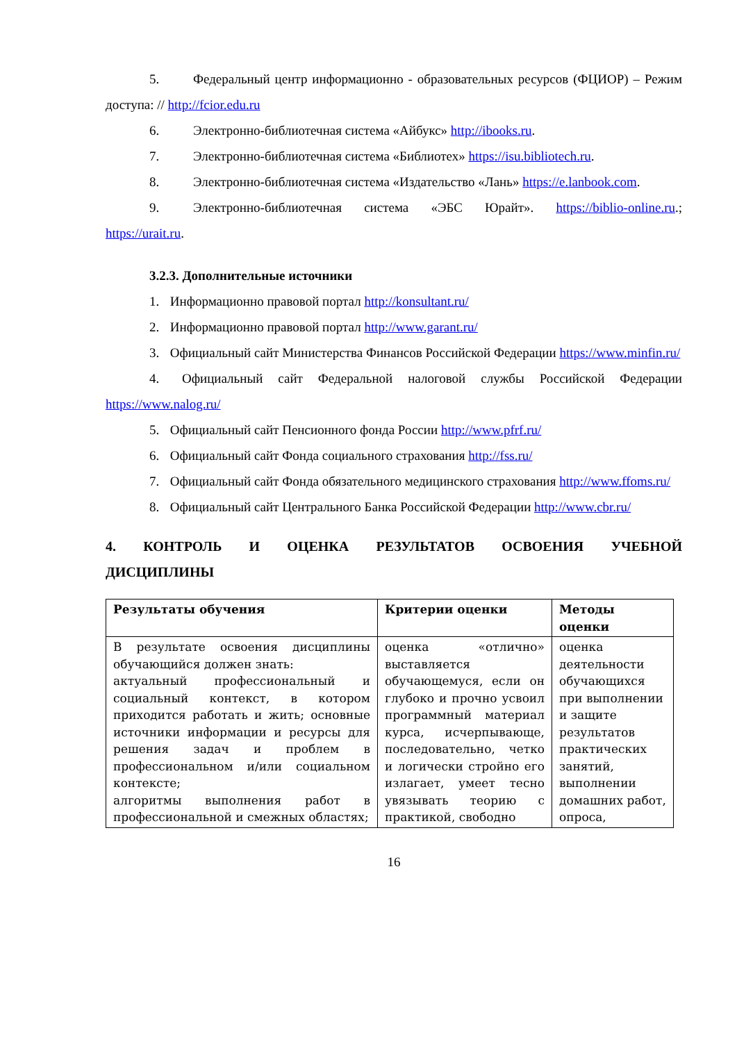5. Федеральный центр информационно - образовательных ресурсов (ФЦИОР) – Режим доступа: // http://fcior.edu.ru
6. Электронно-библиотечная система «Айбукс» http://ibooks.ru.
7. Электронно-библиотечная система «Библиотех» https://isu.bibliotech.ru.
8. Электронно-библиотечная система «Издательство «Лань» https://e.lanbook.com.
9. Электронно-библиотечная система «ЭБС Юрайт». https://biblio-online.ru.; https://urait.ru.
3.2.3. Дополнительные источники
1. Информационно правовой портал http://konsultant.ru/
2. Информационно правовой портал http://www.garant.ru/
3. Официальный сайт Министерства Финансов Российской Федерации https://www.minfin.ru/
4. Официальный сайт Федеральной налоговой службы Российской Федерации https://www.nalog.ru/
5. Официальный сайт Пенсионного фонда России http://www.pfrf.ru/
6. Официальный сайт Фонда социального страхования http://fss.ru/
7. Официальный сайт Фонда обязательного медицинского страхования http://www.ffoms.ru/
8. Официальный сайт Центрального Банка Российской Федерации http://www.cbr.ru/
4. КОНТРОЛЬ И ОЦЕНКА РЕЗУЛЬТАТОВ ОСВОЕНИЯ УЧЕБНОЙ ДИСЦИПЛИНЫ
| Результаты обучения | Критерии оценки | Методы оценки |
| --- | --- | --- |
| В результате освоения дисциплины обучающийся должен знать: актуальный профессиональный и социальный контекст, в котором приходится работать и жить; основные источники информации и ресурсы для решения задач и проблем в профессиональном и/или социальном контексте; алгоритмы выполнения работ в профессиональной и смежных областях; | оценка «отлично» выставляется обучающемуся, если он глубоко и прочно усвоил программный материал курса, исчерпывающе, последовательно, четко и логически стройно его излагает, умеет тесно увязывать теорию с практикой, свободно | оценка деятельности обучающихся при выполнении и защите результатов практических занятий, выполнении домашних работ, опроса, |
16